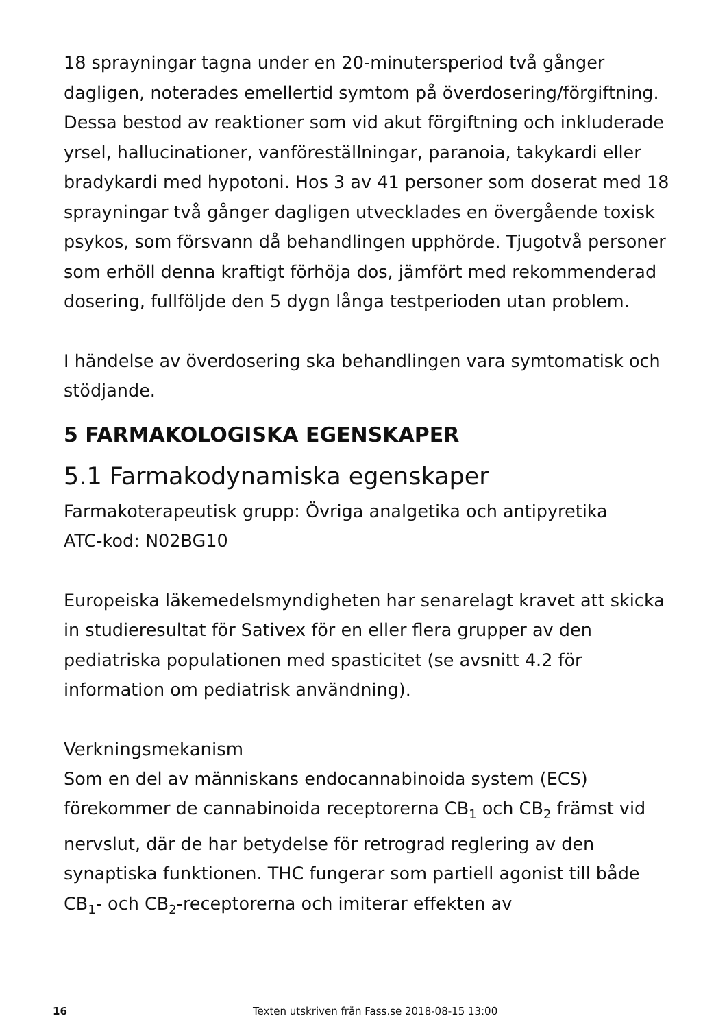18 sprayningar tagna under en 20-minutersperiod två gånger dagligen, noterades emellertid symtom på överdosering/förgiftning. Dessa bestod av reaktioner som vid akut förgiftning och inkluderade yrsel, hallucinationer, vanföreställningar, paranoia, takykardi eller bradykardi med hypotoni. Hos 3 av 41 personer som doserat med 18 sprayningar två gånger dagligen utvecklades en övergående toxisk psykos, som försvann då behandlingen upphörde. Tjugotvå personer som erhöll denna kraftigt förhöja dos, jämfört med rekommenderad dosering, fullföljde den 5 dygn långa testperioden utan problem.
I händelse av överdosering ska behandlingen vara symtomatisk och stödjande.
5 FARMAKOLOGISKA EGENSKAPER
5.1 Farmakodynamiska egenskaper
Farmakoterapeutisk grupp: Övriga analgetika och antipyretika
ATC-kod: N02BG10
Europeiska läkemedelsmyndigheten har senarelagt kravet att skicka in studieresultat för Sativex för en eller flera grupper av den pediatriska populationen med spasticitet (se avsnitt 4.2 för information om pediatrisk användning).
Verkningsmekanism
Som en del av människans endocannabinoida system (ECS) förekommer de cannabinoida receptorerna CB<sub>1</sub> och CB<sub>2</sub> främst vid nervslut, där de har betydelse för retrograd reglering av den synaptiska funktionen. THC fungerar som partiell agonist till både CB<sub>1</sub>- och CB<sub>2</sub>-receptorerna och imiterar effekten av
16 Texten utskriven från Fass.se 2018-08-15 13:00